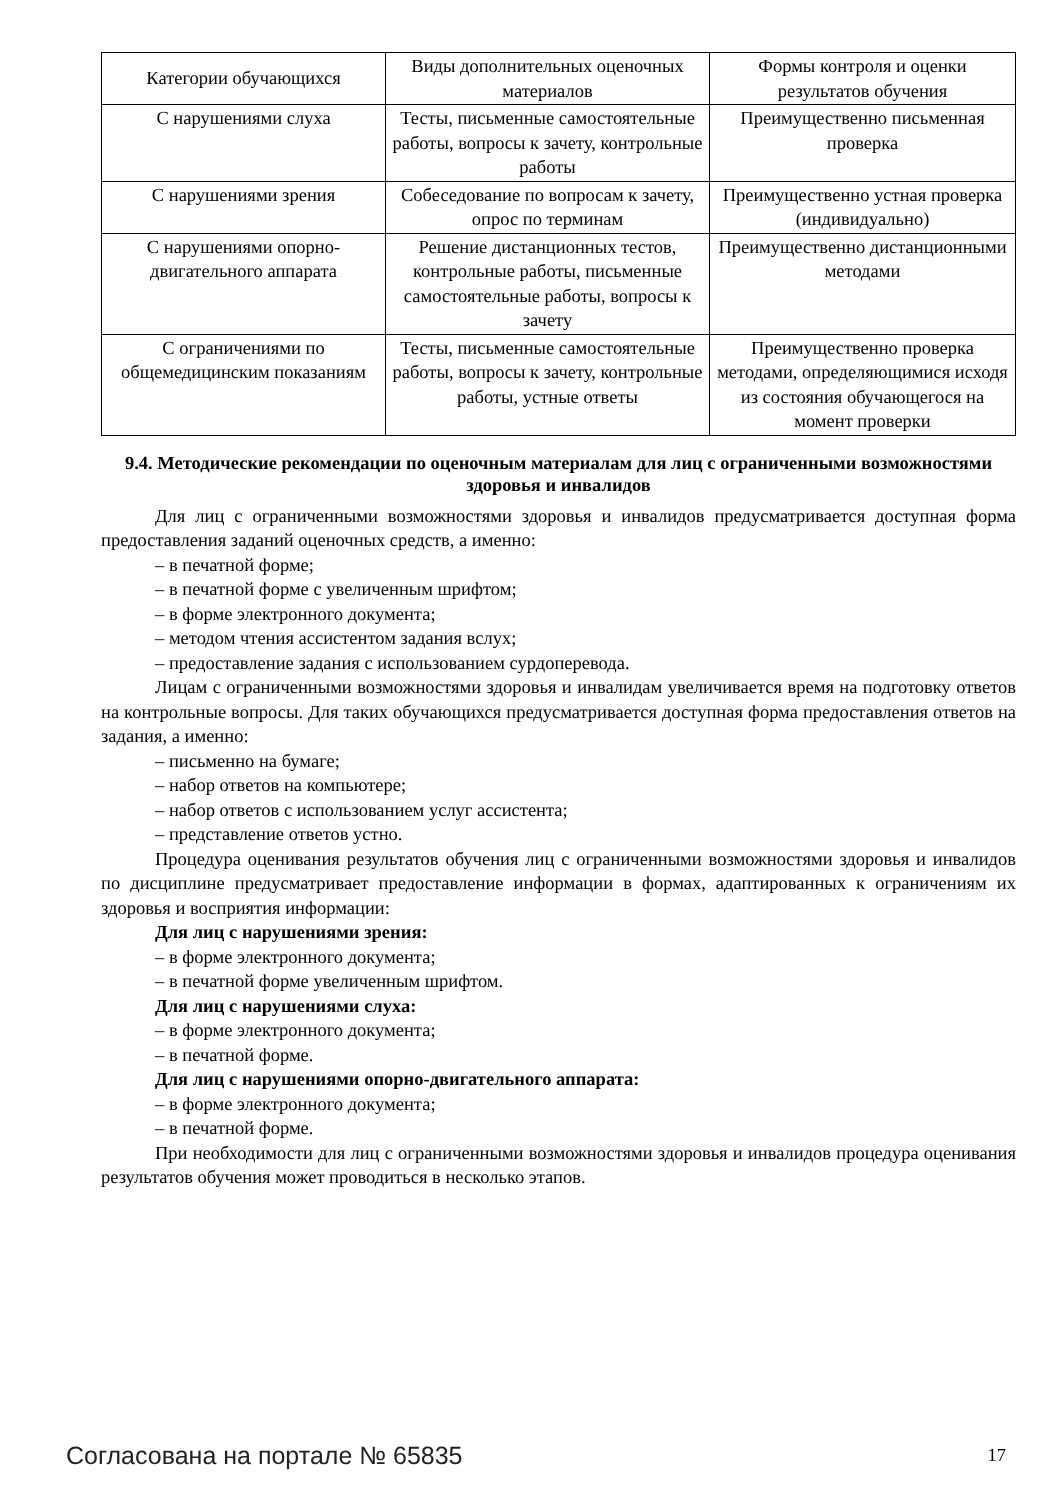| Категории обучающихся | Виды дополнительных оценочных материалов | Формы контроля и оценки результатов обучения |
| С нарушениями слуха | Тесты, письменные самостоятельные работы, вопросы к зачету, контрольные работы | Преимущественно письменная проверка |
| С нарушениями зрения | Собеседование по вопросам к зачету, опрос по терминам | Преимущественно устная проверка (индивидуально) |
| С нарушениями опорно-двигательного аппарата | Решение дистанционных тестов, контрольные работы, письменные самостоятельные работы, вопросы к зачету | Преимущественно дистанционными методами |
| С ограничениями по общемедицинским показаниям | Тесты, письменные самостоятельные работы, вопросы к зачету, контрольные работы, устные ответы | Преимущественно проверка методами, определяющимися исходя из состояния обучающегося на момент проверки |
9.4. Методические рекомендации по оценочным материалам для лиц с ограниченными возможностями здоровья и инвалидов
Для лиц с ограниченными возможностями здоровья и инвалидов предусматривается доступная форма предоставления заданий оценочных средств, а именно:
– в печатной форме;
– в печатной форме с увеличенным шрифтом;
– в форме электронного документа;
– методом чтения ассистентом задания вслух;
– предоставление задания с использованием сурдоперевода.
Лицам с ограниченными возможностями здоровья и инвалидам увеличивается время на подготовку ответов на контрольные вопросы. Для таких обучающихся предусматривается доступная форма предоставления ответов на задания, а именно:
– письменно на бумаге;
– набор ответов на компьютере;
– набор ответов с использованием услуг ассистента;
– представление ответов устно.
Процедура оценивания результатов обучения лиц с ограниченными возможностями здоровья и инвалидов по дисциплине предусматривает предоставление информации в формах, адаптированных к ограничениям их здоровья и восприятия информации:
Для лиц с нарушениями зрения:
– в форме электронного документа;
– в печатной форме увеличенным шрифтом.
Для лиц с нарушениями слуха:
– в форме электронного документа;
– в печатной форме.
Для лиц с нарушениями опорно-двигательного аппарата:
– в форме электронного документа;
– в печатной форме.
При необходимости для лиц с ограниченными возможностями здоровья и инвалидов процедура оценивания результатов обучения может проводиться в несколько этапов.
Согласована на портале № 65835 17